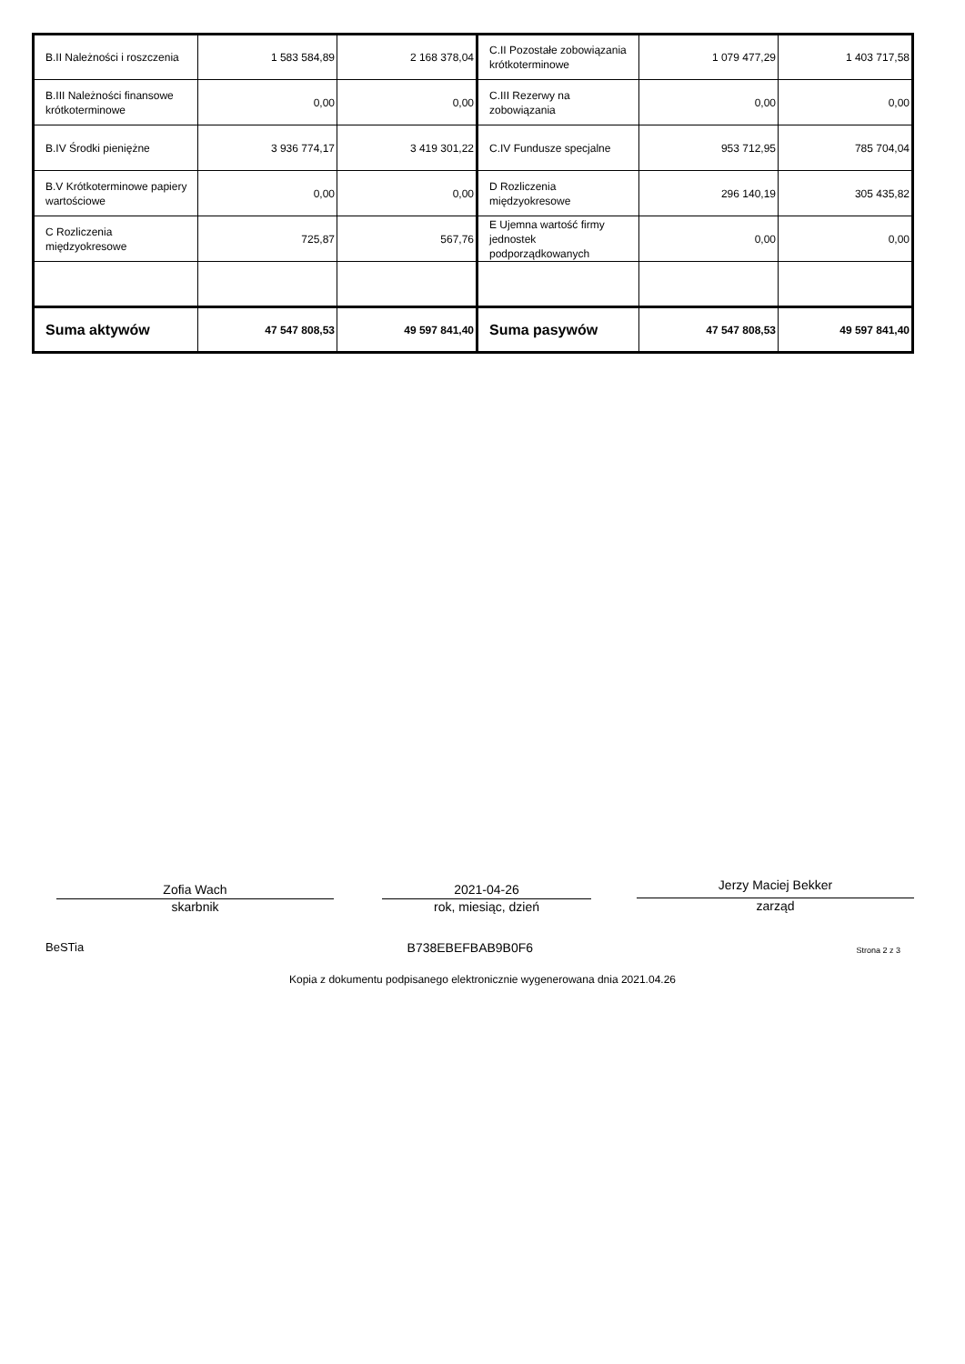| B.II Należności i roszczenia | 1 583 584,89 | 2 168 378,04 | C.II Pozostałe zobowiązania krótkoterminowe | 1 079 477,29 | 1 403 717,58 |
| B.III Należności finansowe krótkoterminowe | 0,00 | 0,00 | C.III Rezerwy na zobowiązania | 0,00 | 0,00 |
| B.IV Środki pieniężne | 3 936 774,17 | 3 419 301,22 | C.IV Fundusze specjalne | 953 712,95 | 785 704,04 |
| B.V Krótkoterminowe papiery wartościowe | 0,00 | 0,00 | D Rozliczenia międzyokresowe | 296 140,19 | 305 435,82 |
| C Rozliczenia międzyokresowe | 725,87 | 567,76 | E Ujemna wartość firmy jednostek podporządkowanych | 0,00 | 0,00 |
| Suma aktywów | 47 547 808,53 | 49 597 841,40 | Suma pasywów | 47 547 808,53 | 49 597 841,40 |
Zofia Wach
skarbnik
2021-04-26
rok, miesiąc, dzień
Jerzy Maciej Bekker
zarząd
BeSTia B738EBEFBAB9B0F6 Strona 2 z 3
Kopia z dokumentu podpisanego elektronicznie wygenerowana dnia 2021.04.26